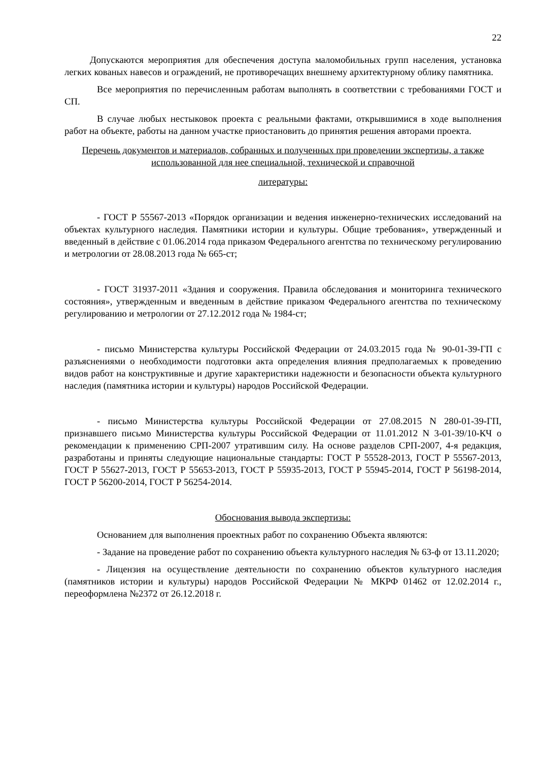22
Допускаются мероприятия для обеспечения доступа маломобильных групп населения, установка легких кованых навесов и ограждений, не противоречащих внешнему архитектурному облику памятника.
Все мероприятия по перечисленным работам выполнять в соответствии с требованиями ГОСТ и СП.
В случае любых нестыковок проекта с реальными фактами, открывшимися в ходе выполнения работ на объекте, работы на данном участке приостановить до принятия решения авторами проекта.
Перечень документов и материалов, собранных и полученных при проведении экспертизы, а также использованной для нее специальной, технической и справочной
литературы:
- ГОСТ Р 55567-2013 «Порядок организации и ведения инженерно-технических исследований на объектах культурного наследия. Памятники истории и культуры. Общие требования», утвержденный и введенный в действие с 01.06.2014 года приказом Федерального агентства по техническому регулированию и метрологии от 28.08.2013 года № 665-ст;
- ГОСТ 31937-2011 «Здания и сооружения. Правила обследования и мониторинга технического состояния», утвержденным и введенным в действие приказом Федерального агентства по техническому регулированию и метрологии от 27.12.2012 года № 1984-ст;
- письмо Министерства культуры Российской Федерации от 24.03.2015 года № 90-01-39-ГП с разъяснениями о необходимости подготовки акта определения влияния предполагаемых к проведению видов работ на конструктивные и другие характеристики надежности и безопасности объекта культурного наследия (памятника истории и культуры) народов Российской Федерации.
- письмо Министерства культуры Российской Федерации от 27.08.2015 N 280-01-39-ГП, признавшего письмо Министерства культуры Российской Федерации от 11.01.2012 N 3-01-39/10-КЧ о рекомендации к применению СРП-2007 утратившим силу. На основе разделов СРП-2007, 4-я редакция, разработаны и приняты следующие национальные стандарты: ГОСТ Р 55528-2013, ГОСТ Р 55567-2013, ГОСТ Р 55627-2013, ГОСТ Р 55653-2013, ГОСТ Р 55935-2013, ГОСТ Р 55945-2014, ГОСТ Р 56198-2014, ГОСТ Р 56200-2014, ГОСТ Р 56254-2014.
Обоснования вывода экспертизы:
Основанием для выполнения проектных работ по сохранению Объекта являются:
- Задание на проведение работ по сохранению объекта культурного наследия № 63-ф от 13.11.2020;
- Лицензия на осуществление деятельности по сохранению объектов культурного наследия (памятников истории и культуры) народов Российской Федерации № МКРФ 01462 от 12.02.2014 г., переоформлена №2372 от 26.12.2018 г.